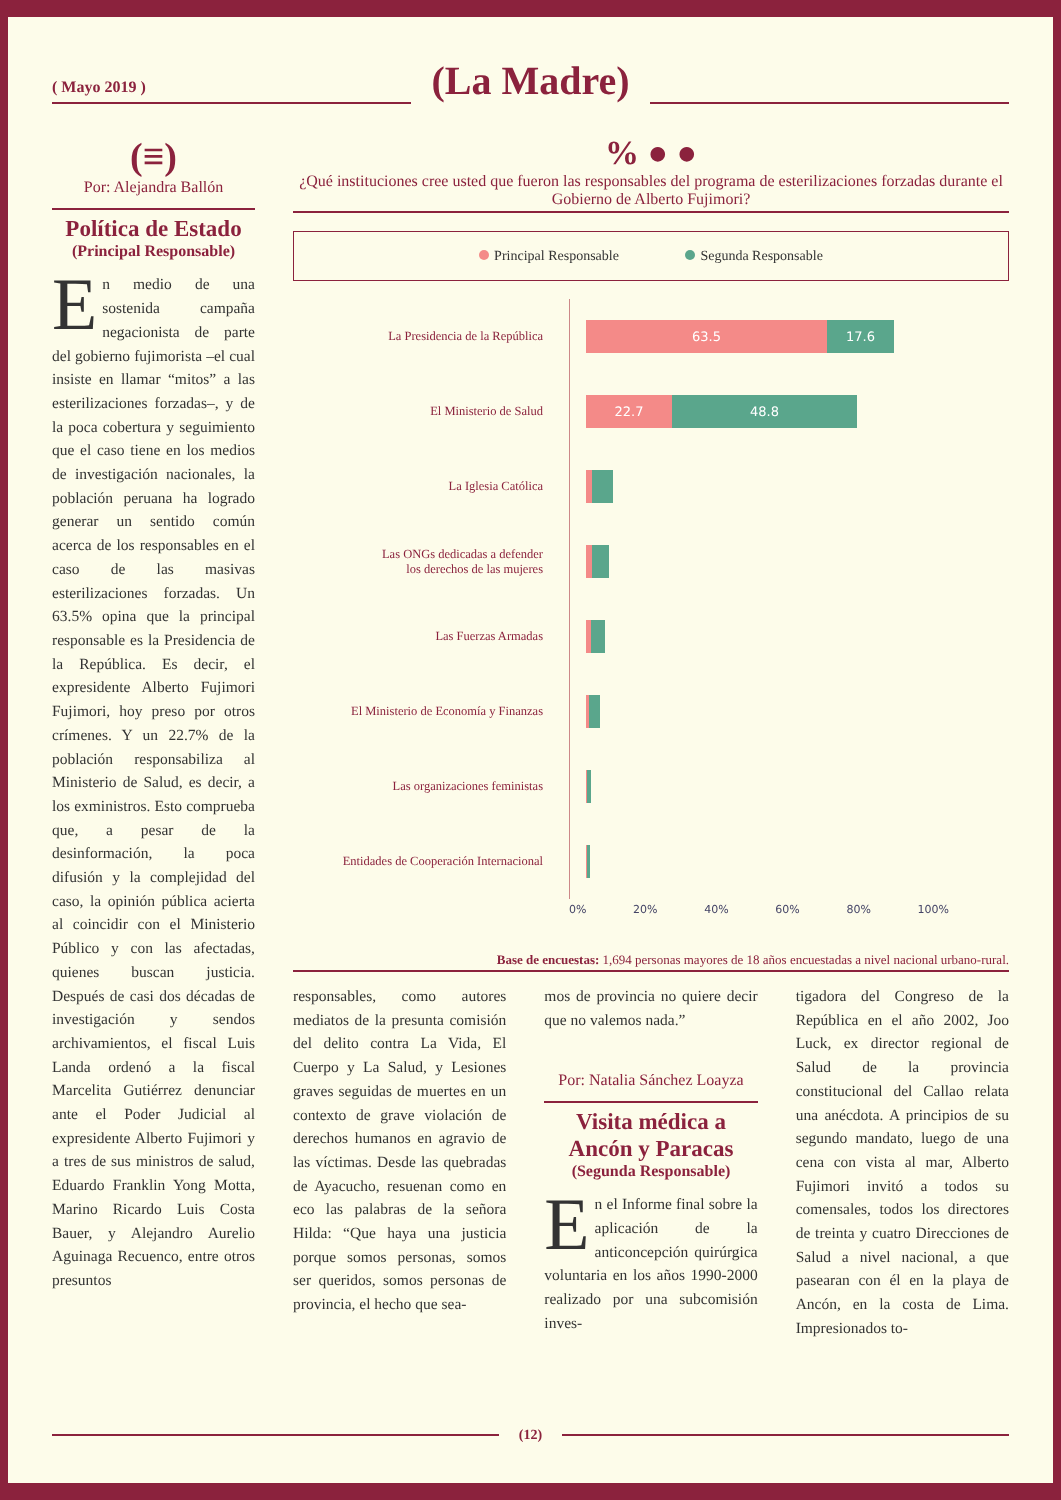( Mayo 2019 )
(La Madre)
(≡)
Por: Alejandra Ballón
Política de Estado
(Principal Responsable)
En medio de una sostenida campaña negacionista de parte del gobierno fujimorista –el cual insiste en llamar “mitos” a las esterilizaciones forzadas–, y de la poca cobertura y seguimiento que el caso tiene en los medios de investigación nacionales, la población peruana ha logrado generar un sentido común acerca de los responsables en el caso de las masivas esterilizaciones forzadas. Un 63.5% opina que la principal responsable es la Presidencia de la República. Es decir, el expresidente Alberto Fujimori Fujimori, hoy preso por otros crímenes. Y un 22.7% de la población responsabiliza al Ministerio de Salud, es decir, a los exministros. Esto comprueba que, a pesar de la desinformación, la poca difusión y la complejidad del caso, la opinión pública acierta al coincidir con el Ministerio Público y con las afectadas, quienes buscan justicia. Después de casi dos décadas de investigación y sendos archivamientos, el fiscal Luis Landa ordenó a la fiscal Marcelita Gutiérrez denunciar ante el Poder Judicial al expresidente Alberto Fujimori y a tres de sus ministros de salud, Eduardo Franklin Yong Motta, Marino Ricardo Luis Costa Bauer, y Alejandro Aurelio Aguinaga Recuenco, entre otros presuntos
% ● ●
¿Qué instituciones cree usted que fueron las responsables del programa de esterilizaciones forzadas durante el Gobierno de Alberto Fujimori?
Principal Responsable Segunda Responsable
La Presidencia de la República
63.5 17.6
El Ministerio de Salud
22.7 48.8
La Iglesia Católica
Las ONGs dedicadas a defender
los derechos de las mujeres
Las Fuerzas Armadas
El Ministerio de Economía y Finanzas
Las organizaciones feministas
Entidades de Cooperación Internacional
0% 20% 40% 60% 80% 100%
Base de encuestas: 1,694 personas mayores de 18 años encuestadas a nivel nacional urbano-rural.
responsables, como autores mediatos de la presunta comisión del delito contra La Vida, El Cuerpo y La Salud, y Lesiones graves seguidas de muertes en un contexto de grave violación de derechos humanos en agravio de las víctimas. Desde las quebradas de Ayacucho, resuenan como en eco las palabras de la señora Hilda: “Que haya una justicia porque somos personas, somos ser queridos, somos personas de provincia, el hecho que sea-
mos de provincia no quiere decir que no valemos nada.”
Por: Natalia Sánchez Loayza
Visita médica a Ancón y Paracas
(Segunda Responsable)
En el Informe final sobre la aplicación de la anticoncepción quirúrgica voluntaria en los años 1990-2000 realizado por una subcomisión inves-
tigadora del Congreso de la República en el año 2002, Joo Luck, ex director regional de Salud de la provincia constitucional del Callao relata una anécdota. A principios de su segundo mandato, luego de una cena con vista al mar, Alberto Fujimori invitó a todos su comensales, todos los directores de treinta y cuatro Direcciones de Salud a nivel nacional, a que pasearan con él en la playa de Ancón, en la costa de Lima. Impresionados to-
(12)